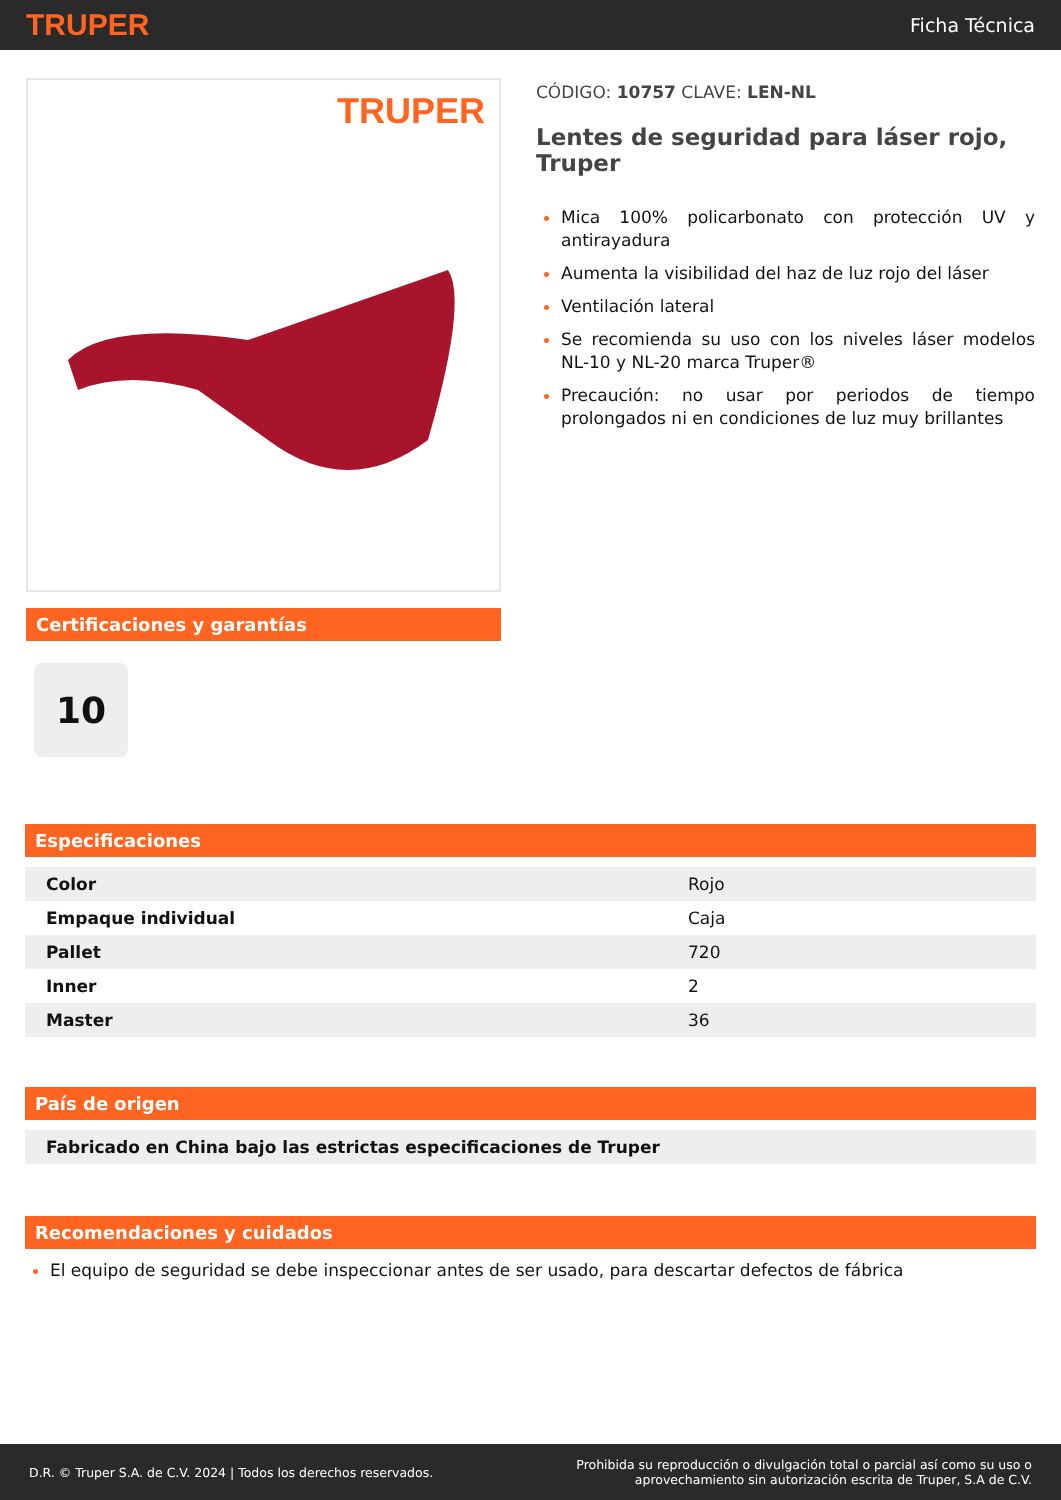TRUPER Ficha Técnica
TRUPER
Certificaciones y garantías
10
CÓDIGO: 10757 CLAVE: LEN-NL
Lentes de seguridad para láser rojo, Truper
Mica 100% policarbonato con protección UV y antirayadura
Aumenta la visibilidad del haz de luz rojo del láser
Ventilación lateral
Se recomienda su uso con los niveles láser modelos NL-10 y NL-20 marca Truper®
Precaución: no usar por periodos de tiempo prolongados ni en condiciones de luz muy brillantes
Especificaciones
| Color | Rojo |
| Empaque individual | Caja |
| Pallet | 720 |
| Inner | 2 |
| Master | 36 |
País de origen
| Fabricado en China bajo las estrictas especificaciones de Truper |
Recomendaciones y cuidados
El equipo de seguridad se debe inspeccionar antes de ser usado, para descartar defectos de fábrica
D.R. © Truper S.A. de C.V. 2024 | Todos los derechos reservados. Prohibida su reproducción o divulgación total o parcial así como su uso o
aprovechamiento sin autorización escrita de Truper, S.A de C.V.